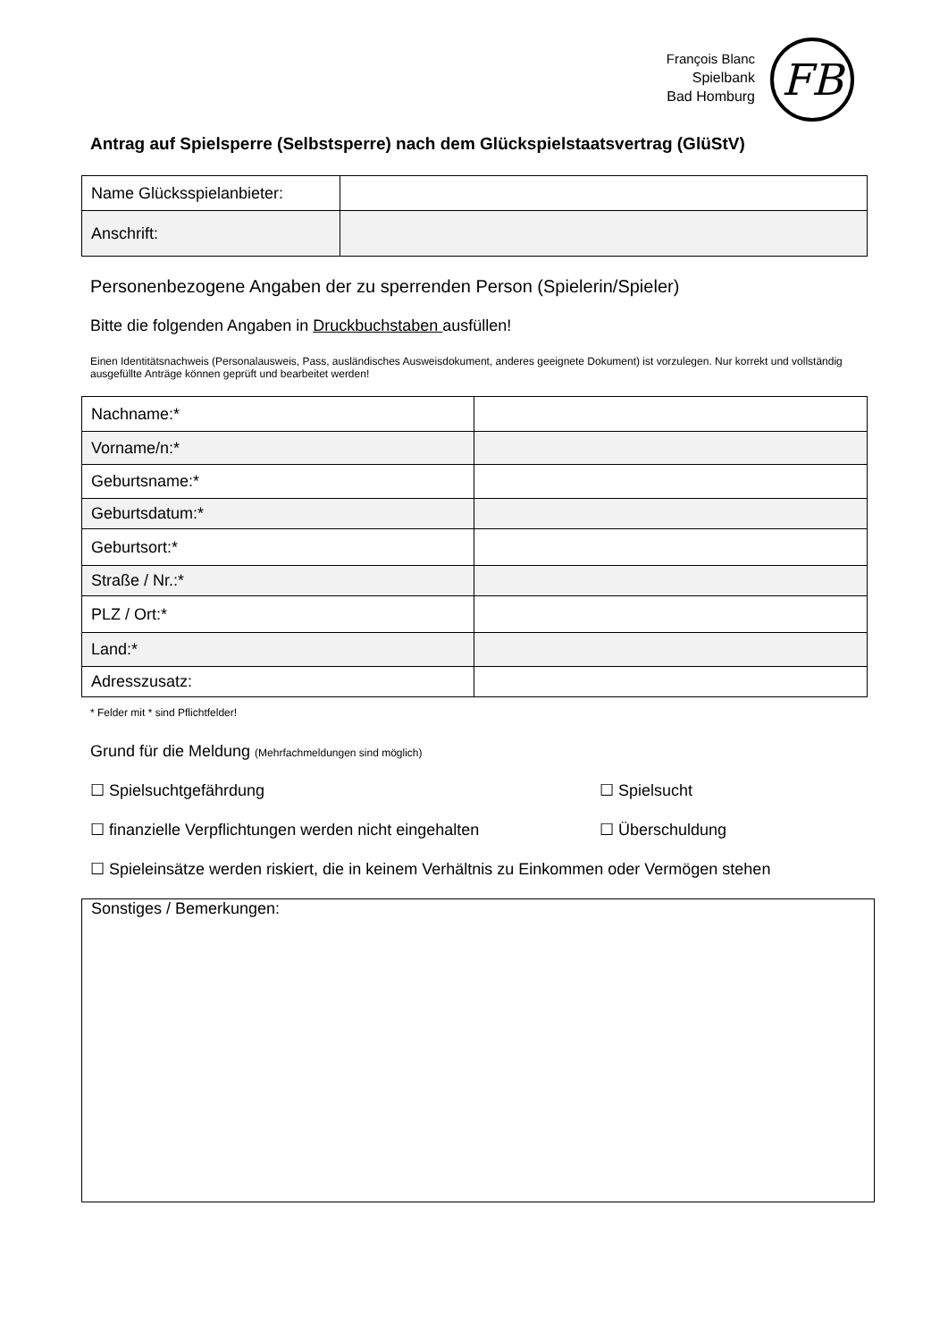François Blanc
Spielbank
Bad Homburg
FB
Antrag auf Spielsperre (Selbstsperre) nach dem Glückspielstaatsvertrag (GlüStV)
| Name Glücksspielanbieter: | |
| Anschrift: | |
Personenbezogene Angaben der zu sperrenden Person (Spielerin/Spieler)
Bitte die folgenden Angaben in Druckbuchstaben ausfüllen!
Einen Identitätsnachweis (Personalausweis, Pass, ausländisches Ausweisdokument, anderes geeignete Dokument) ist vorzulegen. Nur korrekt und vollständig ausgefüllte Anträge können geprüft und bearbeitet werden!
| Nachname:* | |
| Vorname/n:* | |
| Geburtsname:* | |
| Geburtsdatum:* | |
| Geburtsort:* | |
| Straße / Nr.:* | |
| PLZ / Ort:* | |
| Land:* | |
| Adresszusatz: | |
* Felder mit * sind Pflichtfelder!
Grund für die Meldung (Mehrfachmeldungen sind möglich)
☐ Spielsuchtgefährdung ☐ Spielsucht
☐ finanzielle Verpflichtungen werden nicht eingehalten ☐ Überschuldung
☐ Spieleinsätze werden riskiert, die in keinem Verhältnis zu Einkommen oder Vermögen stehen
Sonstiges / Bemerkungen: